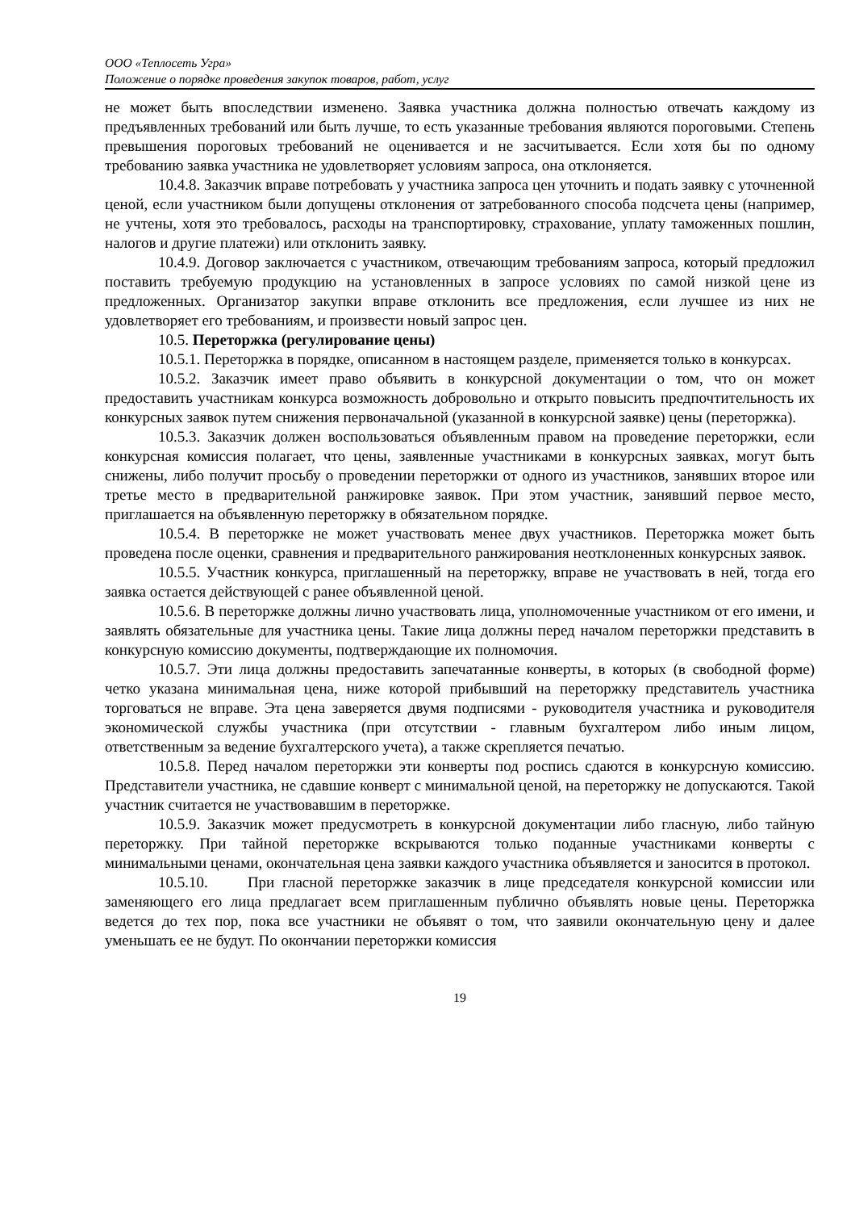ООО «Теплосеть Угра»
Положение о порядке проведения закупок товаров, работ, услуг
не может быть впоследствии изменено. Заявка участника должна полностью отвечать каждому из предъявленных требований или быть лучше, то есть указанные требования являются пороговыми. Степень превышения пороговых требований не оценивается и не засчитывается. Если хотя бы по одному требованию заявка участника не удовлетворяет условиям запроса, она отклоняется.
10.4.8. Заказчик вправе потребовать у участника запроса цен уточнить и подать заявку с уточненной ценой, если участником были допущены отклонения от затребованного способа подсчета цены (например, не учтены, хотя это требовалось, расходы на транспортировку, страхование, уплату таможенных пошлин, налогов и другие платежи) или отклонить заявку.
10.4.9. Договор заключается с участником, отвечающим требованиям запроса, который предложил поставить требуемую продукцию на установленных в запросе условиях по самой низкой цене из предложенных. Организатор закупки вправе отклонить все предложения, если лучшее из них не удовлетворяет его требованиям, и произвести новый запрос цен.
10.5. Переторжка (регулирование цены)
10.5.1. Переторжка в порядке, описанном в настоящем разделе, применяется только в конкурсах.
10.5.2. Заказчик имеет право объявить в конкурсной документации о том, что он может предоставить участникам конкурса возможность добровольно и открыто повысить предпочтительность их конкурсных заявок путем снижения первоначальной (указанной в конкурсной заявке) цены (переторжка).
10.5.3. Заказчик должен воспользоваться объявленным правом на проведение переторжки, если конкурсная комиссия полагает, что цены, заявленные участниками в конкурсных заявках, могут быть снижены, либо получит просьбу о проведении переторжки от одного из участников, занявших второе или третье место в предварительной ранжировке заявок. При этом участник, занявший первое место, приглашается на объявленную переторжку в обязательном порядке.
10.5.4. В переторжке не может участвовать менее двух участников. Переторжка может быть проведена после оценки, сравнения и предварительного ранжирования неотклоненных конкурсных заявок.
10.5.5. Участник конкурса, приглашенный на переторжку, вправе не участвовать в ней, тогда его заявка остается действующей с ранее объявленной ценой.
10.5.6. В переторжке должны лично участвовать лица, уполномоченные участником от его имени, и заявлять обязательные для участника цены. Такие лица должны перед началом переторжки представить в конкурсную комиссию документы, подтверждающие их полномочия.
10.5.7. Эти лица должны предоставить запечатанные конверты, в которых (в свободной форме) четко указана минимальная цена, ниже которой прибывший на переторжку представитель участника торговаться не вправе. Эта цена заверяется двумя подписями - руководителя участника и руководителя экономической службы участника (при отсутствии - главным бухгалтером либо иным лицом, ответственным за ведение бухгалтерского учета), а также скрепляется печатью.
10.5.8. Перед началом переторжки эти конверты под роспись сдаются в конкурсную комиссию. Представители участника, не сдавшие конверт с минимальной ценой, на переторжку не допускаются. Такой участник считается не участвовавшим в переторжке.
10.5.9. Заказчик может предусмотреть в конкурсной документации либо гласную, либо тайную переторжку. При тайной переторжке вскрываются только поданные участниками конверты с минимальными ценами, окончательная цена заявки каждого участника объявляется и заносится в протокол.
10.5.10. При гласной переторжке заказчик в лице председателя конкурсной комиссии или заменяющего его лица предлагает всем приглашенным публично объявлять новые цены. Переторжка ведется до тех пор, пока все участники не объявят о том, что заявили окончательную цену и далее уменьшать ее не будут. По окончании переторжки комиссия
19